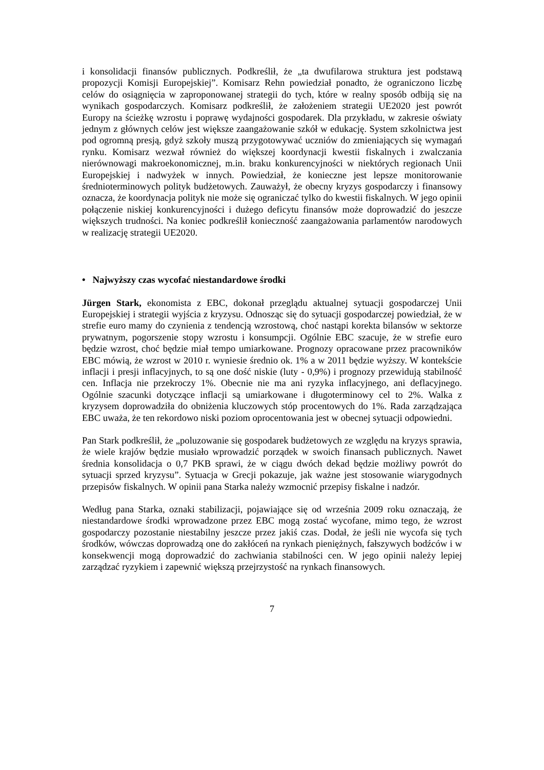i konsolidacji finansów publicznych. Podkreślił, że „ta dwufilarowa struktura jest podstawą propozycji Komisji Europejskiej”. Komisarz Rehn powiedział ponadto, że ograniczono liczbę celów do osiągnięcia w zaproponowanej strategii do tych, które w realny sposób odbiją się na wynikach gospodarczych. Komisarz podkreślił, że założeniem strategii UE2020 jest powrót Europy na ścieżkę wzrostu i poprawę wydajności gospodarek. Dla przykładu, w zakresie oświaty jednym z głównych celów jest większe zaangażowanie szkół w edukację. System szkolnictwa jest pod ogromną presją, gdyż szkoły muszą przygotowywać uczniów do zmieniających się wymagań rynku. Komisarz wezwał również do większej koordynacji kwestii fiskalnych i zwalczania nierównowagi makroekonomicznej, m.in. braku konkurencyjności w niektórych regionach Unii Europejskiej i nadwyżek w innych. Powiedział, że konieczne jest lepsze monitorowanie średnioterminowych polityk budżetowych. Zauważył, że obecny kryzys gospodarczy i finansowy oznacza, że koordynacja polityk nie może się ograniczać tylko do kwestii fiskalnych. W jego opinii połączenie niskiej konkurencyjności i dużego deficytu finansów może doprowadzić do jeszcze większych trudności. Na koniec podkreślił konieczność zaangażowania parlamentów narodowych w realizację strategii UE2020.
• Najwyższy czas wycofać niestandardowe środki
Jürgen Stark, ekonomista z EBC, dokonał przeglądu aktualnej sytuacji gospodarczej Unii Europejskiej i strategii wyjścia z kryzysu. Odnosząc się do sytuacji gospodarczej powiedział, że w strefie euro mamy do czynienia z tendencją wzrostową, choć nastąpi korekta bilansów w sektorze prywatnym, pogorszenie stopy wzrostu i konsumpcji. Ogólnie EBC szacuje, że w strefie euro będzie wzrost, choć będzie miał tempo umiarkowane. Prognozy opracowane przez pracowników EBC mówią, że wzrost w 2010 r. wyniesie średnio ok. 1% a w 2011 będzie wyższy. W kontekście inflacji i presji inflacyjnych, to są one dość niskie (luty - 0,9%) i prognozy przewidują stabilność cen. Inflacja nie przekroczy 1%. Obecnie nie ma ani ryzyka inflacyjnego, ani deflacyjnego. Ogólnie szacunki dotyczące inflacji są umiarkowane i długoterminowy cel to 2%. Walka z kryzysem doprowadziła do obniżenia kluczowych stóp procentowych do 1%. Rada zarządzająca EBC uważa, że ten rekordowo niski poziom oprocentowania jest w obecnej sytuacji odpowiedni.
Pan Stark podkreślił, że „poluzowanie się gospodarek budżetowych ze względu na kryzys sprawia, że wiele krajów będzie musiało wprowadzić porządek w swoich finansach publicznych. Nawet średnia konsolidacja o 0,7 PKB sprawi, że w ciągu dwóch dekad będzie możliwy powrót do sytuacji sprzed kryzysu”. Sytuacja w Grecji pokazuje, jak ważne jest stosowanie wiarygodnych przepisów fiskalnych. W opinii pana Starka należy wzmocnić przepisy fiskalne i nadzór.
Według pana Starka, oznaki stabilizacji, pojawiające się od września 2009 roku oznaczają, że niestandardowe środki wprowadzone przez EBC mogą zostać wycofane, mimo tego, że wzrost gospodarczy pozostanie niestabilny jeszcze przez jakiś czas. Dodał, że jeśli nie wycofa się tych środków, wówczas doprowadzą one do zakłóceń na rynkach pieniężnych, fałszywych bodźców i w konsekwencji mogą doprowadzić do zachwiania stabilności cen. W jego opinii należy lepiej zarządzać ryzykiem i zapewnić większą przejrzystość na rynkach finansowych.
7